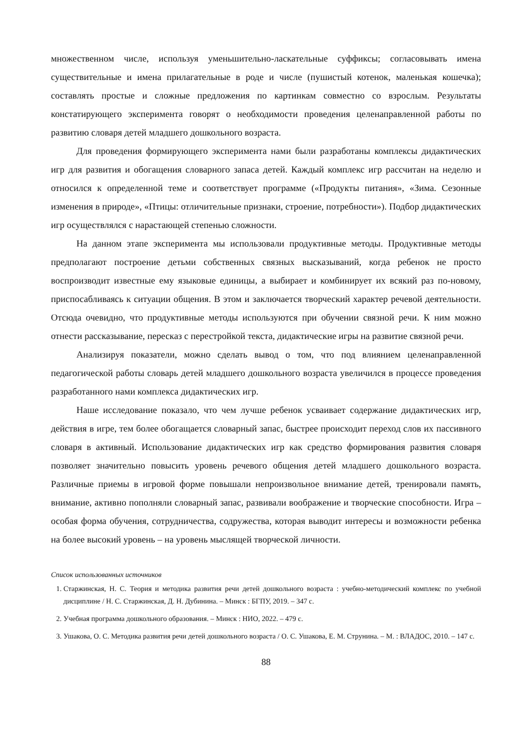множественном числе, используя уменьшительно-ласкательные суффиксы; согласовывать имена существительные и имена прилагательные в роде и числе (пушистый котенок, маленькая кошечка); составлять простые и сложные предложения по картинкам совместно со взрослым. Результаты констатирующего эксперимента говорят о необходимости проведения целенаправленной работы по развитию словаря детей младшего дошкольного возраста.
Для проведения формирующего эксперимента нами были разработаны комплексы дидактических игр для развития и обогащения словарного запаса детей. Каждый комплекс игр рассчитан на неделю и относился к определенной теме и соответствует программе («Продукты питания», «Зима. Сезонные изменения в природе», «Птицы: отличительные признаки, строение, потребности»). Подбор дидактических игр осуществлялся с нарастающей степенью сложности.
На данном этапе эксперимента мы использовали продуктивные методы. Продуктивные методы предполагают построение детьми собственных связных высказываний, когда ребенок не просто воспроизводит известные ему языковые единицы, а выбирает и комбинирует их всякий раз по-новому, приспосабливаясь к ситуации общения. В этом и заключается творческий характер речевой деятельности. Отсюда очевидно, что продуктивные методы используются при обучении связной речи. К ним можно отнести рассказывание, пересказ с перестройкой текста, дидактические игры на развитие связной речи.
Анализируя показатели, можно сделать вывод о том, что под влиянием целенаправленной педагогической работы словарь детей младшего дошкольного возраста увеличился в процессе проведения разработанного нами комплекса дидактических игр.
Наше исследование показало, что чем лучше ребенок усваивает содержание дидактических игр, действия в игре, тем более обогащается словарный запас, быстрее происходит переход слов их пассивного словаря в активный. Использование дидактических игр как средство формирования развития словаря позволяет значительно повысить уровень речевого общения детей младшего дошкольного возраста. Различные приемы в игровой форме повышали непроизвольное внимание детей, тренировали память, внимание, активно пополняли словарный запас, развивали воображение и творческие способности. Игра – особая форма обучения, сотрудничества, содружества, которая выводит интересы и возможности ребенка на более высокий уровень – на уровень мыслящей творческой личности.
Список использованных источников
1. Старжинская, Н. С. Теория и методика развития речи детей дошкольного возраста : учебно-методический комплекс по учебной дисциплине / Н. С. Старжинская, Д. Н. Дубинина. – Минск : БГПУ, 2019. – 347 с.
2. Учебная программа дошкольного образования. – Минск : НИО, 2022. – 479 с.
3. Ушакова, О. С. Методика развития речи детей дошкольного возраста / О. С. Ушакова, Е. М. Струнина. – М. : ВЛАДОС, 2010. – 147 с.
88